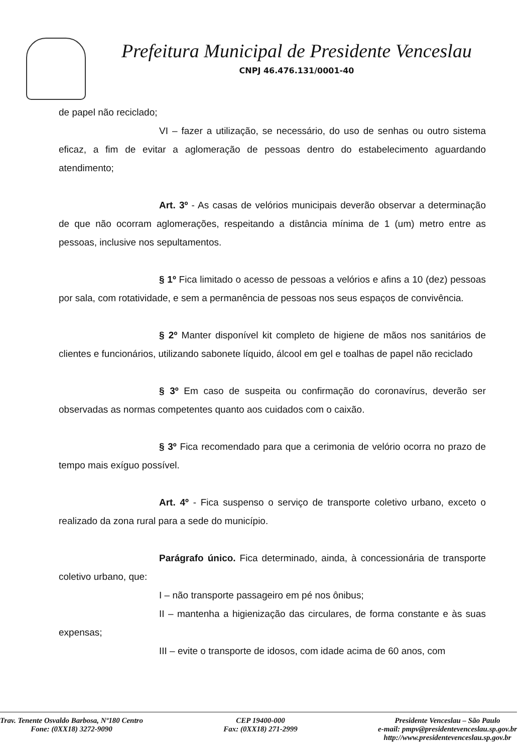Prefeitura Municipal de Presidente Venceslau
CNPJ 46.476.131/0001-40
de papel não reciclado;
VI – fazer a utilização, se necessário, do uso de senhas ou outro sistema eficaz, a fim de evitar a aglomeração de pessoas dentro do estabelecimento aguardando atendimento;
Art. 3º - As casas de velórios municipais deverão observar a determinação de que não ocorram aglomerações, respeitando a distância mínima de 1 (um) metro entre as pessoas, inclusive nos sepultamentos.
§ 1º Fica limitado o acesso de pessoas a velórios e afins a 10 (dez) pessoas por sala, com rotatividade, e sem a permanência de pessoas nos seus espaços de convivência.
§ 2º Manter disponível kit completo de higiene de mãos nos sanitários de clientes e funcionários, utilizando sabonete líquido, álcool em gel e toalhas de papel não reciclado
§ 3º Em caso de suspeita ou confirmação do coronavírus, deverão ser observadas as normas competentes quanto aos cuidados com o caixão.
§ 3º Fica recomendado para que a cerimonia de velório ocorra no prazo de tempo mais exíguo possível.
Art. 4º - Fica suspenso o serviço de transporte coletivo urbano, exceto o realizado da zona rural para a sede do município.
Parágrafo único. Fica determinado, ainda, à concessionária de transporte coletivo urbano, que:
I – não transporte passageiro em pé nos ônibus;
II – mantenha a higienização das circulares, de forma constante e às suas expensas;
III – evite o transporte de idosos, com idade acima de 60 anos, com
Trav. Tenente Osvaldo Barbosa, Nº180 Centro
Fone: (0XX18) 3272-9090
CEP 19400-000
Fax: (0XX18) 271-2999
Presidente Venceslau – São Paulo
e-mail: pmpv@presidentevenceslau.sp.gov.br
http://www.presidentevenceslau.sp.gov.br